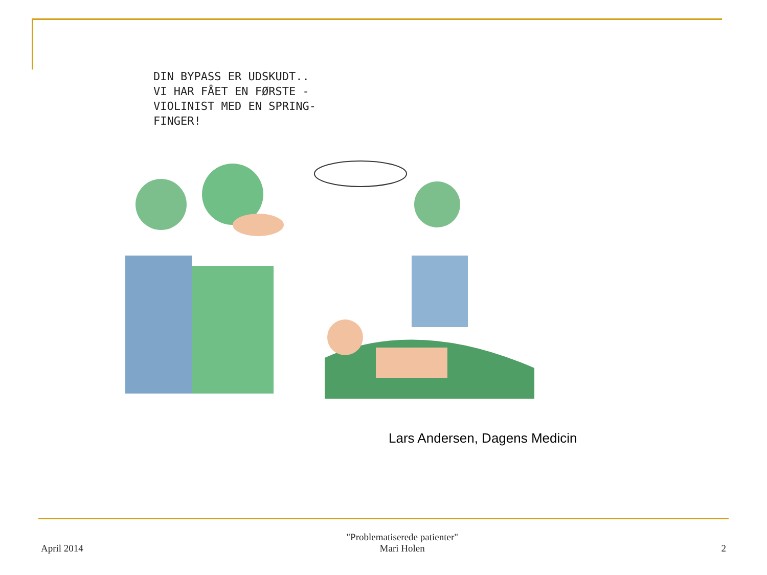DIN BYPASS ER UDSKUDT..
VI HAR FÅET EN FØRSTE -
VIOLINIST MED EN SPRING-
FINGER!
Lars Andersen, Dagens Medicin
April 2014
"Problematiserede patienter"
Mari Holen
2